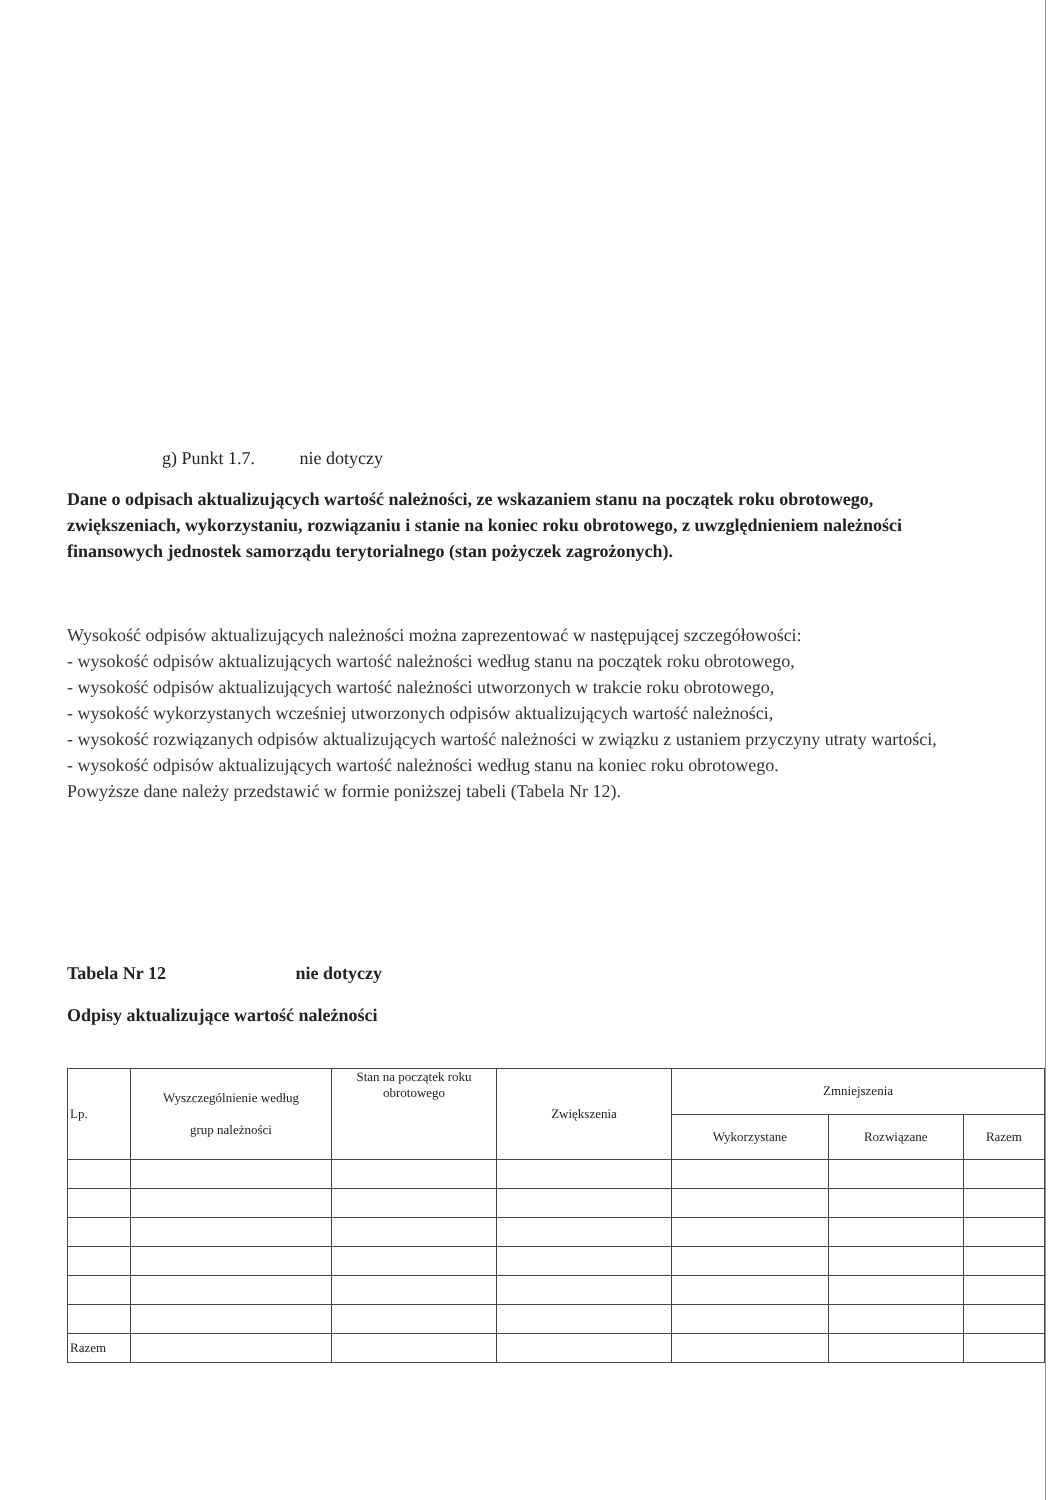g) Punkt 1.7. nie dotyczy
Dane o odpisach aktualizujących wartość należności, ze wskazaniem stanu na początek roku obrotowego, zwiększeniach, wykorzystaniu, rozwiązaniu i stanie na koniec roku obrotowego, z uwzględnieniem należności finansowych jednostek samorządu terytorialnego (stan pożyczek zagrożonych).
Wysokość odpisów aktualizujących należności można zaprezentować w następującej szczegółowości:
- wysokość odpisów aktualizujących wartość należności według stanu na początek roku obrotowego,
- wysokość odpisów aktualizujących wartość należności utworzonych w trakcie roku obrotowego,
- wysokość wykorzystanych wcześniej utworzonych odpisów aktualizujących wartość należności,
- wysokość rozwiązanych odpisów aktualizujących wartość należności w związku z ustaniem przyczyny utraty wartości,
- wysokość odpisów aktualizujących wartość należności według stanu na koniec roku obrotowego.
Powyższe dane należy przedstawić w formie poniższej tabeli (Tabela Nr 12).
Tabela Nr 12 nie dotyczy
Odpisy aktualizujące wartość należności
| Lp. | Wyszczególnienie według grup należności | Stan na początek roku obrotowego | Zwiększenia | Zmniejszenia | | |
| --- | --- | --- | --- | --- | --- | --- |
| | | | | Wykorzystane | Rozwiązane | Razem |
| Razem | | | | | | |